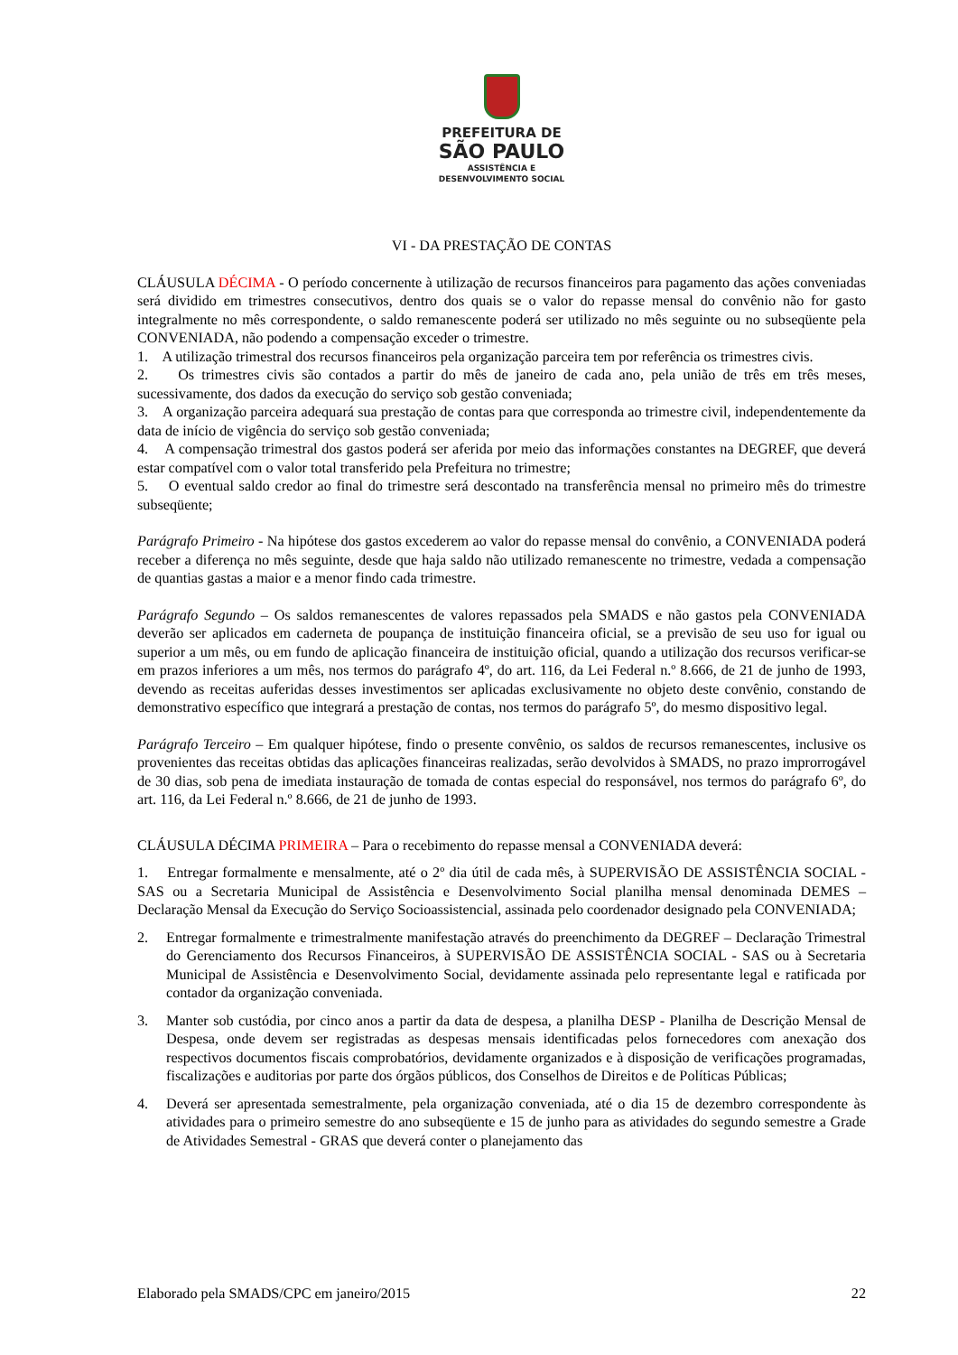PREFEITURA DE
SÃO PAULO
ASSISTÊNCIA E
DESENVOLVIMENTO SOCIAL
VI - DA PRESTAÇÃO DE CONTAS
CLÁUSULA DÉCIMA - O período concernente à utilização de recursos financeiros para pagamento das ações conveniadas será dividido em trimestres consecutivos, dentro dos quais se o valor do repasse mensal do convênio não for gasto integralmente no mês correspondente, o saldo remanescente poderá ser utilizado no mês seguinte ou no subseqüente pela CONVENIADA, não podendo a compensação exceder o trimestre.
1. A utilização trimestral dos recursos financeiros pela organização parceira tem por referência os trimestres civis.
2. Os trimestres civis são contados a partir do mês de janeiro de cada ano, pela união de três em três meses, sucessivamente, dos dados da execução do serviço sob gestão conveniada;
3. A organização parceira adequará sua prestação de contas para que corresponda ao trimestre civil, independentemente da data de início de vigência do serviço sob gestão conveniada;
4. A compensação trimestral dos gastos poderá ser aferida por meio das informações constantes na DEGREF, que deverá estar compatível com o valor total transferido pela Prefeitura no trimestre;
5. O eventual saldo credor ao final do trimestre será descontado na transferência mensal no primeiro mês do trimestre subseqüente;
Parágrafo Primeiro - Na hipótese dos gastos excederem ao valor do repasse mensal do convênio, a CONVENIADA poderá receber a diferença no mês seguinte, desde que haja saldo não utilizado remanescente no trimestre, vedada a compensação de quantias gastas a maior e a menor findo cada trimestre.
Parágrafo Segundo – Os saldos remanescentes de valores repassados pela SMADS e não gastos pela CONVENIADA deverão ser aplicados em caderneta de poupança de instituição financeira oficial, se a previsão de seu uso for igual ou superior a um mês, ou em fundo de aplicação financeira de instituição oficial, quando a utilização dos recursos verificar-se em prazos inferiores a um mês, nos termos do parágrafo 4º, do art. 116, da Lei Federal n.º 8.666, de 21 de junho de 1993, devendo as receitas auferidas desses investimentos ser aplicadas exclusivamente no objeto deste convênio, constando de demonstrativo específico que integrará a prestação de contas, nos termos do parágrafo 5º, do mesmo dispositivo legal.
Parágrafo Terceiro – Em qualquer hipótese, findo o presente convênio, os saldos de recursos remanescentes, inclusive os provenientes das receitas obtidas das aplicações financeiras realizadas, serão devolvidos à SMADS, no prazo improrrogável de 30 dias, sob pena de imediata instauração de tomada de contas especial do responsável, nos termos do parágrafo 6º, do art. 116, da Lei Federal n.º 8.666, de 21 de junho de 1993.
CLÁUSULA DÉCIMA PRIMEIRA – Para o recebimento do repasse mensal a CONVENIADA deverá:
1. Entregar formalmente e mensalmente, até o 2º dia útil de cada mês, à SUPERVISÃO DE ASSISTÊNCIA SOCIAL - SAS ou a Secretaria Municipal de Assistência e Desenvolvimento Social planilha mensal denominada DEMES – Declaração Mensal da Execução do Serviço Socioassistencial, assinada pelo coordenador designado pela CONVENIADA;
2. Entregar formalmente e trimestralmente manifestação através do preenchimento da DEGREF – Declaração Trimestral do Gerenciamento dos Recursos Financeiros, à SUPERVISÃO DE ASSISTÊNCIA SOCIAL - SAS ou à Secretaria Municipal de Assistência e Desenvolvimento Social, devidamente assinada pelo representante legal e ratificada por contador da organização conveniada.
3. Manter sob custódia, por cinco anos a partir da data de despesa, a planilha DESP - Planilha de Descrição Mensal de Despesa, onde devem ser registradas as despesas mensais identificadas pelos fornecedores com anexação dos respectivos documentos fiscais comprobatórios, devidamente organizados e à disposição de verificações programadas, fiscalizações e auditorias por parte dos órgãos públicos, dos Conselhos de Direitos e de Políticas Públicas;
4. Deverá ser apresentada semestralmente, pela organização conveniada, até o dia 15 de dezembro correspondente às atividades para o primeiro semestre do ano subseqüente e 15 de junho para as atividades do segundo semestre a Grade de Atividades Semestral - GRAS que deverá conter o planejamento das
Elaborado pela SMADS/CPC em janeiro/2015 22